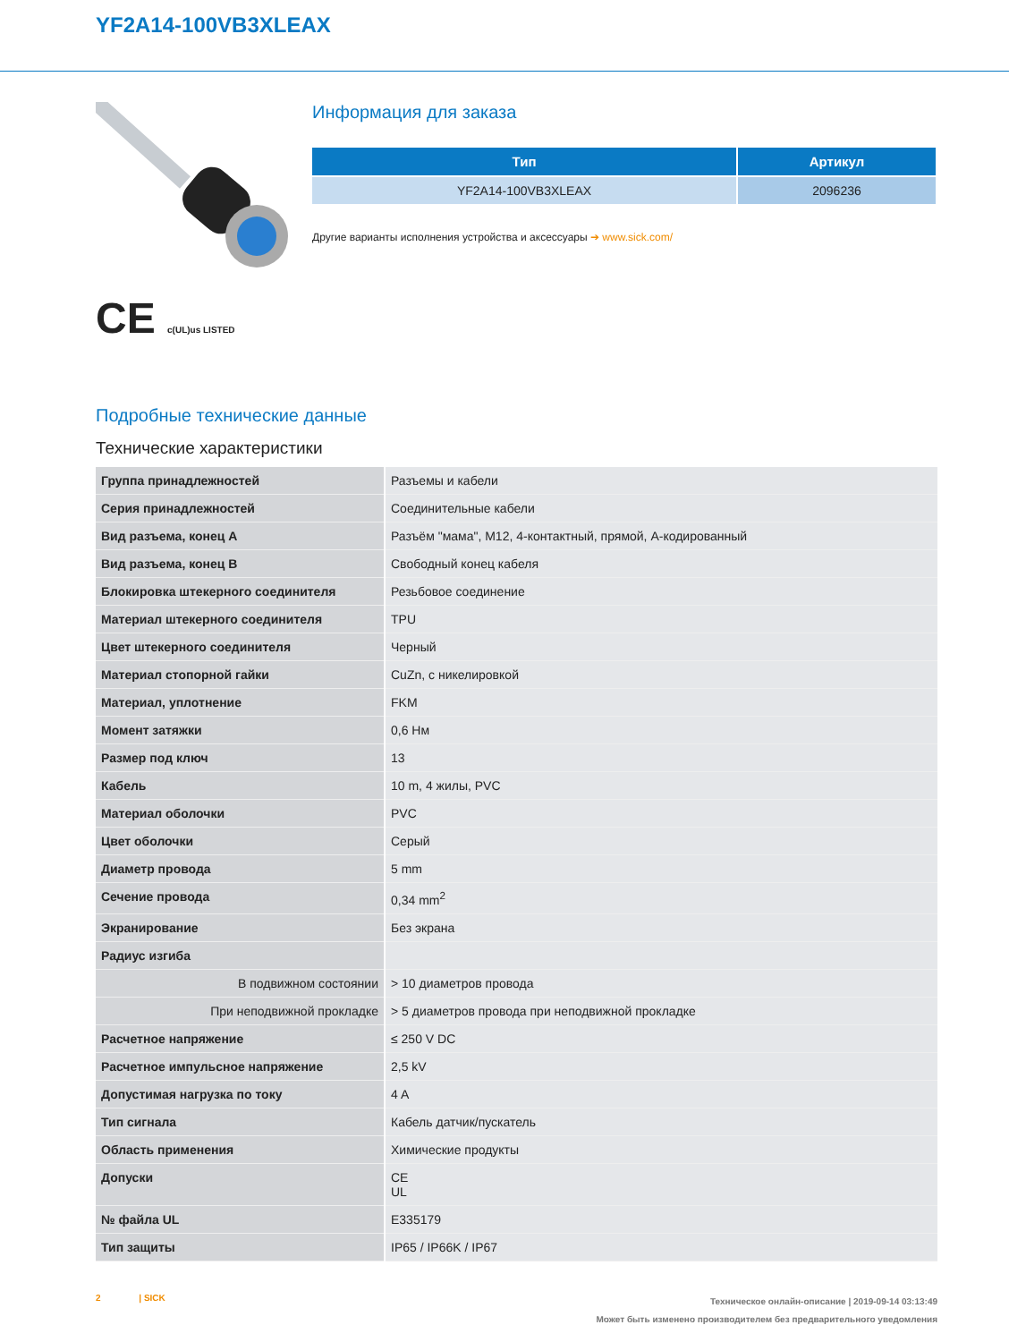YF2A14-100VB3XLEAX
CE c(UL)us LISTED
Информация для заказа
| Тип | Артикул |
| --- | --- |
| YF2A14-100VB3XLEAX | 2096236 |
Другие варианты исполнения устройства и аксессуары ➔ www.sick.com/
Подробные технические данные
Технические характеристики
| Группа принадлежностей | Разъемы и кабели |
| Серия принадлежностей | Соединительные кабели |
| Вид разъема, конец А | Разъём "мама", M12, 4-контактный, прямой, A-кодированный |
| Вид разъема, конец В | Свободный конец кабеля |
| Блокировка штекерного соединителя | Резьбовое соединение |
| Материал штекерного соединителя | TPU |
| Цвет штекерного соединителя | Черный |
| Материал стопорной гайки | CuZn, с никелировкой |
| Материал, уплотнение | FKM |
| Момент затяжки | 0,6 Нм |
| Размер под ключ | 13 |
| Кабель | 10 m, 4 жилы, PVC |
| Материал оболочки | PVC |
| Цвет оболочки | Серый |
| Диаметр провода | 5 mm |
| Сечение провода | 0,34 mm<sup>2</sup> |
| Экранирование | Без экрана |
| Радиус изгиба | |
| В подвижном состоянии | > 10 диаметров провода |
| При неподвижной прокладке | > 5 диаметров провода при неподвижной прокладке |
| Расчетное напряжение | ≤ 250 V DC |
| Расчетное импульсное напряжение | 2,5 kV |
| Допустимая нагрузка по току | 4 A |
| Тип сигнала | Кабель датчик/пускатель |
| Область применения | Химические продукты |
| Допуски | CE UL |
| № файла UL | E335179 |
| Тип защиты | IP65 / IP66K / IP67 |
2 | SICK
Техническое онлайн-описание | 2019-09-14 03:13:49
Может быть изменено производителем без предварительного уведомления